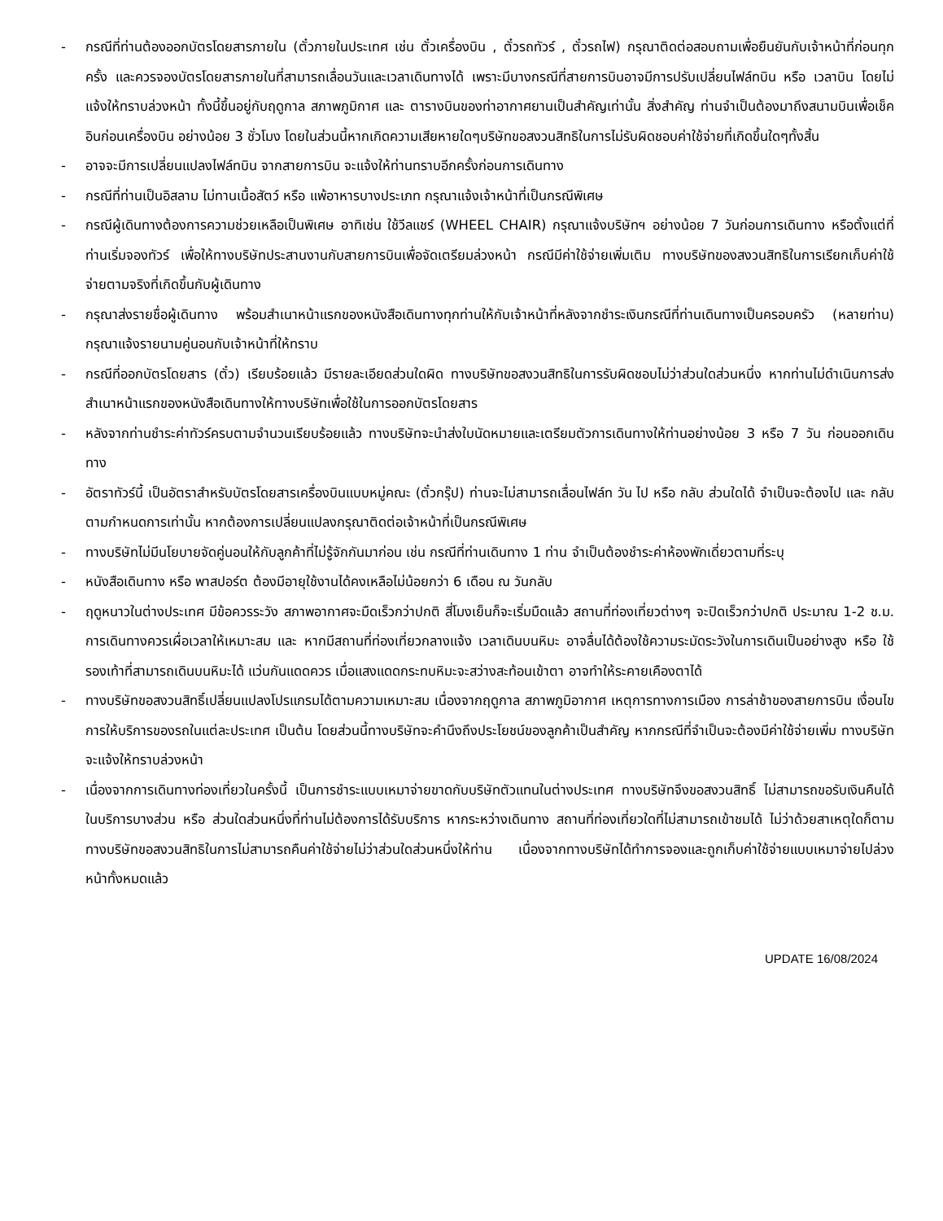- กรณีที่ท่านต้องออกบัตรโดยสารภายใน (ตั๋วภายในประเทศ เช่น ตั๋วเครื่องบิน , ตั๋วรถทัวร์ , ตั๋วรถไฟ) กรุณาติดต่อสอบถามเพื่อยืนยันกับเจ้าหน้าที่ก่อนทุกครั้ง และควรจองบัตรโดยสารภายในที่สามารถเลื่อนวันและเวลาเดินทางได้ เพราะมีบางกรณีที่สายการบินอาจมีการปรับเปลี่ยนไฟล์ทบิน หรือ เวลาบิน โดยไม่แจ้งให้ทราบล่วงหน้า ทั้งนี้ขึ้นอยู่กับฤดูกาล สภาพภูมิกาศ และ ตารางบินของท่าอากาศยานเป็นสำคัญเท่านั้น สิ่งสำคัญ ท่านจำเป็นต้องมาถึงสนามบินเพื่อเช็คอินก่อนเครื่องบิน อย่างน้อย 3 ชั่วโมง โดยในส่วนนี้หากเกิดความเสียหายใดๆบริษัทขอสงวนสิทธิในการไม่รับผิดชอบค่าใช้จ่ายที่เกิดขึ้นใดๆทั้งสิ้น
- อาจจะมีการเปลี่ยนแปลงไฟล์ทบิน จากสายการบิน จะแจ้งให้ท่านทราบอีกครั้งก่อนการเดินทาง
- กรณีที่ท่านเป็นอิสลาม ไม่ทานเนื้อสัตว์ หรือ แพ้อาหารบางประเภท กรุณาแจ้งเจ้าหน้าที่เป็นกรณีพิเศษ
- กรณีผู้เดินทางต้องการความช่วยเหลือเป็นพิเศษ อาทิเช่น ใช้วีลแชร์ (WHEEL CHAIR) กรุณาแจ้งบริษัทฯ อย่างน้อย 7 วันก่อนการเดินทาง หรือตั้งแต่ที่ท่านเริ่มจองทัวร์ เพื่อให้ทางบริษัทประสานงานกับสายการบินเพื่อจัดเตรียมล่วงหน้า กรณีมีค่าใช้จ่ายเพิ่มเติม ทางบริษัทของสงวนสิทธิในการเรียกเก็บค่าใช้จ่ายตามจริงที่เกิดขึ้นกับผู้เดินทาง
- กรุณาส่งรายชื่อผู้เดินทาง พร้อมสำเนาหน้าแรกของหนังสือเดินทางทุกท่านให้กับเจ้าหน้าที่หลังจากชำระเงินกรณีที่ท่านเดินทางเป็นครอบครัว (หลายท่าน) กรุณาแจ้งรายนามคู่นอนกับเจ้าหน้าที่ให้ทราบ
- กรณีที่ออกบัตรโดยสาร (ตั๋ว) เรียบร้อยแล้ว มีรายละเอียดส่วนใดผิด ทางบริษัทขอสงวนสิทธิในการรับผิดชอบไม่ว่าส่วนใดส่วนหนึ่ง หากท่านไม่ดำเนินการส่งสำเนาหน้าแรกของหนังสือเดินทางให้ทางบริษัทเพื่อใช้ในการออกบัตรโดยสาร
- หลังจากท่านชำระค่าทัวร์ครบตามจำนวนเรียบร้อยแล้ว ทางบริษัทจะนำส่งใบนัดหมายและเตรียมตัวการเดินทางให้ท่านอย่างน้อย 3 หรือ 7 วัน ก่อนออกเดินทาง
- อัตราทัวร์นี้ เป็นอัตราสำหรับบัตรโดยสารเครื่องบินแบบหมู่คณะ (ตั๋วกรุ๊ป) ท่านจะไม่สามารถเลื่อนไฟล์ท วัน ไป หรือ กลับ ส่วนใดได้ จำเป็นจะต้องไป และ กลับ ตามกำหนดการเท่านั้น หากต้องการเปลี่ยนแปลงกรุณาติดต่อเจ้าหน้าที่เป็นกรณีพิเศษ
- ทางบริษัทไม่มีนโยบายจัดคู่นอนให้กับลูกค้าที่ไม่รู้จักกันมาก่อน เช่น กรณีที่ท่านเดินทาง 1 ท่าน จำเป็นต้องชำระค่าห้องพักเดี่ยวตามที่ระบุ
- หนังสือเดินทาง หรือ พาสปอร์ต ต้องมีอายุใช้งานได้คงเหลือไม่น้อยกว่า 6 เดือน ณ วันกลับ
- ฤดูหนาวในต่างประเทศ มีข้อควรระวัง สภาพอากาศจะมืดเร็วกว่าปกติ สี่โมงเย็นก็จะเริ่มมืดแล้ว สถานที่ท่องเที่ยวต่างๆ จะปิดเร็วกว่าปกติ ประมาณ 1-2 ช.ม. การเดินทางควรเผื่อเวลาให้เหมาะสม และ หากมีสถานที่ท่องเที่ยวกลางแจ้ง เวลาเดินบนหิมะ อาจลื่นได้ต้องใช้ความระมัดระวังในการเดินเป็นอย่างสูง หรือ ใช้รองเท้าที่สามารถเดินบนหิมะได้ แว่นกันแดดควร เมื่อแสงแดดกระทบหิมะจะสว่างสะท้อนเข้าตา อาจทำให้ระคายเคืองตาได้
- ทางบริษัทขอสงวนสิทธิ์เปลี่ยนแปลงโปรแกรมได้ตามความเหมาะสม เนื่องจากฤดูกาล สภาพภูมิอากาศ เหตุการทางการเมือง การล่าช้าของสายการบิน เงื่อนไขการให้บริการของรถในแต่ละประเทศ เป็นต้น โดยส่วนนี้ทางบริษัทจะคำนึงถึงประโยชน์ของลูกค้าเป็นสำคัญ หากกรณีที่จำเป็นจะต้องมีค่าใช้จ่ายเพิ่ม ทางบริษัทจะแจ้งให้ทราบล่วงหน้า
- เนื่องจากการเดินทางท่องเที่ยวในครั้งนี้ เป็นการชำระแบบเหมาจ่ายขาดกับบริษัทตัวแทนในต่างประเทศ ทางบริษัทจึงขอสงวนสิทธิ์ ไม่สามารถขอรับเงินคืนได้ในบริการบางส่วน หรือ ส่วนใดส่วนหนึ่งที่ท่านไม่ต้องการได้รับบริการ หากระหว่างเดินทาง สถานที่ท่องเที่ยวใดที่ไม่สามารถเข้าชมได้ ไม่ว่าด้วยสาเหตุใดก็ตาม ทางบริษัทขอสงวนสิทธิในการไม่สามารถคืนค่าใช้จ่ายไม่ว่าส่วนใดส่วนหนึ่งให้ท่าน เนื่องจากทางบริษัทได้ทำการจองและถูกเก็บค่าใช้จ่ายแบบเหมาจ่ายไปล่วงหน้าทั้งหมดแล้ว
UPDATE 16/08/2024